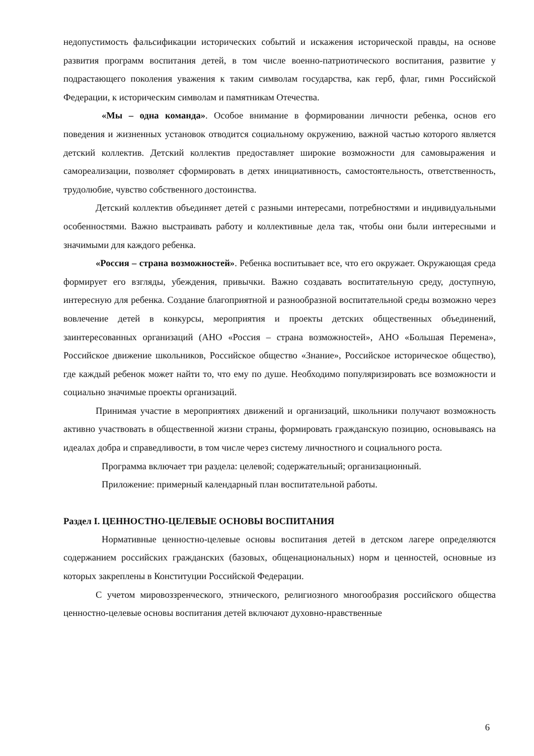недопустимость фальсификации исторических событий и искажения исторической правды, на основе развития программ воспитания детей, в том числе военно-патриотического воспитания, развитие у подрастающего поколения уважения к таким символам государства, как герб, флаг, гимн Российской Федерации, к историческим символам и памятникам Отечества.
«Мы – одна команда». Особое внимание в формировании личности ребенка, основ его поведения и жизненных установок отводится социальному окружению, важной частью которого является детский коллектив. Детский коллектив предоставляет широкие возможности для самовыражения и самореализации, позволяет сформировать в детях инициативность, самостоятельность, ответственность, трудолюбие, чувство собственного достоинства.
Детский коллектив объединяет детей с разными интересами, потребностями и индивидуальными особенностями. Важно выстраивать работу и коллективные дела так, чтобы они были интересными и значимыми для каждого ребенка.
«Россия – страна возможностей». Ребенка воспитывает все, что его окружает. Окружающая среда формирует его взгляды, убеждения, привычки. Важно создавать воспитательную среду, доступную, интересную для ребенка. Создание благоприятной и разнообразной воспитательной среды возможно через вовлечение детей в конкурсы, мероприятия и проекты детских общественных объединений, заинтересованных организаций (АНО «Россия – страна возможностей», АНО «Большая Перемена», Российское движение школьников, Российское общество «Знание», Российское историческое общество), где каждый ребенок может найти то, что ему по душе. Необходимо популяризировать все возможности и социально значимые проекты организаций.
Принимая участие в мероприятиях движений и организаций, школьники получают возможность активно участвовать в общественной жизни страны, формировать гражданскую позицию, основываясь на идеалах добра и справедливости, в том числе через систему личностного и социального роста.
Программа включает три раздела: целевой; содержательный; организационный.
Приложение: примерный календарный план воспитательной работы.
Раздел I. ЦЕННОСТНО-ЦЕЛЕВЫЕ ОСНОВЫ ВОСПИТАНИЯ
Нормативные ценностно-целевые основы воспитания детей в детском лагере определяются содержанием российских гражданских (базовых, общенациональных) норм и ценностей, основные из которых закреплены в Конституции Российской Федерации.
С учетом мировоззренческого, этнического, религиозного многообразия российского общества ценностно-целевые основы воспитания детей включают духовно-нравственные
6